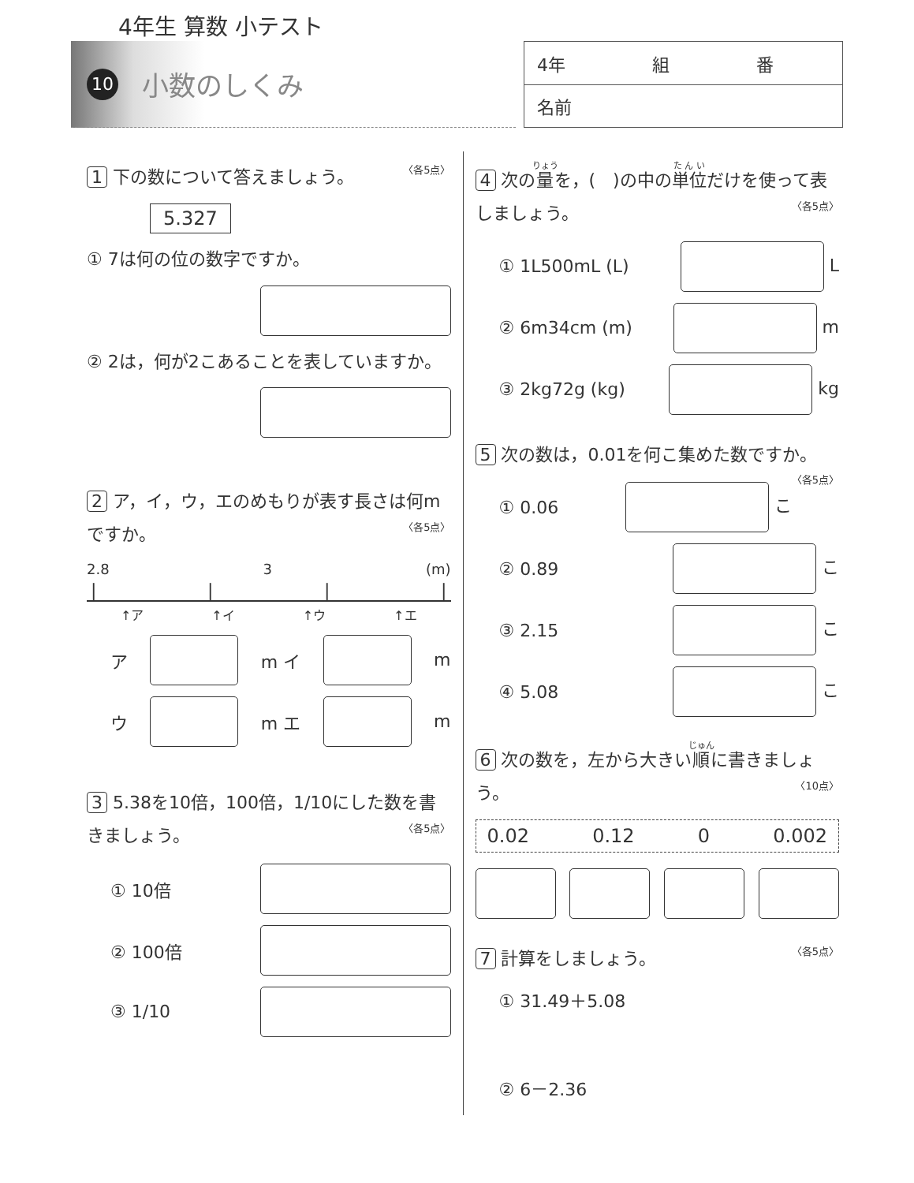4年生 算数 小テスト
10 小数のしくみ
| 4年 組 番 |
| 名前 |
1 下の数について答えましょう。 〈各5点〉
5.327
① 7は何の位の数字ですか。
② 2は，何が2こあることを表していますか。
2 ア，イ，ウ，エのめもりが表す長さは何mですか。 〈各5点〉
2.8 3 (m)
| | | |
↑ア ↑イ ↑ウ ↑エ
ア m イ m
ウ m エ m
3 5.38を10倍，100倍，1/10にした数を書きましょう。 〈各5点〉
① 10倍
② 100倍
③ 1/10
4 次の量を，(　)の中の単位だけを使って表しましょう。 〈各5点〉
① 1L500mL (L) L
② 6m34cm (m) m
③ 2kg72g (kg) kg
5 次の数は，0.01を何こ集めた数ですか。 〈各5点〉
① 0.06 こ
② 0.89 こ
③ 2.15 こ
④ 5.08 こ
6 次の数を，左から大きい順に書きましょう。 〈10点〉
0.02 0.12 0 0.002
7 計算をしましょう。 〈各5点〉
① 31.49＋5.08
② 6－2.36